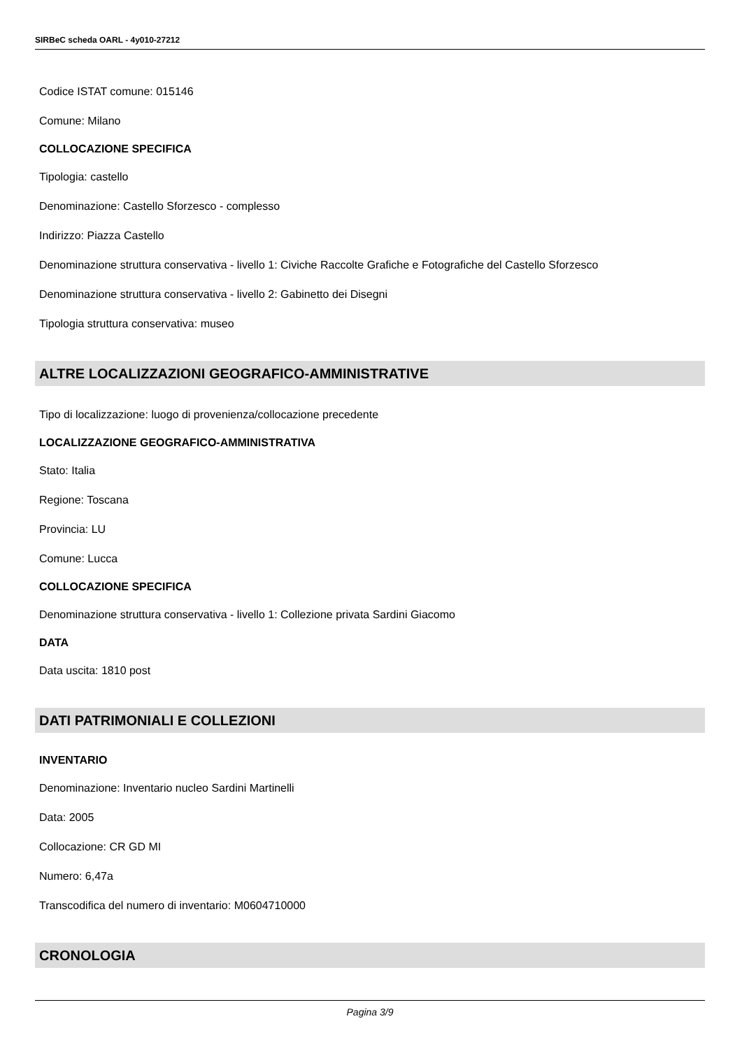SIRBeC scheda OARL - 4y010-27212
Codice ISTAT comune: 015146
Comune: Milano
COLLOCAZIONE SPECIFICA
Tipologia: castello
Denominazione: Castello Sforzesco - complesso
Indirizzo: Piazza Castello
Denominazione struttura conservativa - livello 1: Civiche Raccolte Grafiche e Fotografiche del Castello Sforzesco
Denominazione struttura conservativa - livello 2: Gabinetto dei Disegni
Tipologia struttura conservativa: museo
ALTRE LOCALIZZAZIONI GEOGRAFICO-AMMINISTRATIVE
Tipo di localizzazione: luogo di provenienza/collocazione precedente
LOCALIZZAZIONE GEOGRAFICO-AMMINISTRATIVA
Stato: Italia
Regione: Toscana
Provincia: LU
Comune: Lucca
COLLOCAZIONE SPECIFICA
Denominazione struttura conservativa - livello 1: Collezione privata Sardini Giacomo
DATA
Data uscita: 1810 post
DATI PATRIMONIALI E COLLEZIONI
INVENTARIO
Denominazione: Inventario nucleo Sardini Martinelli
Data: 2005
Collocazione: CR GD MI
Numero: 6,47a
Transcodifica del numero di inventario: M0604710000
CRONOLOGIA
Pagina 3/9